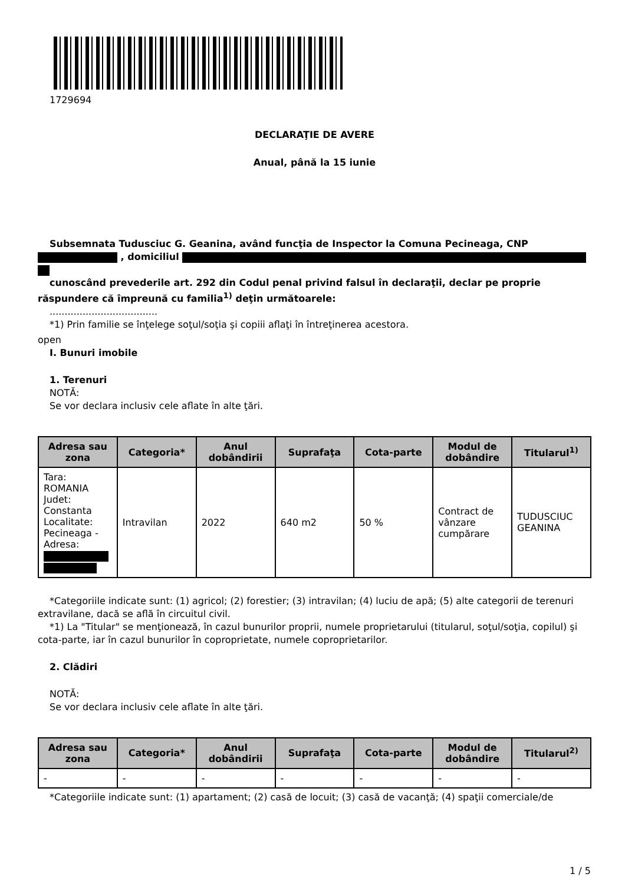1729694
DECLARAŢIE DE AVERE
Anual, până la 15 iunie
Subsemnata Tudusciuc G. Geanina, având funcţia de Inspector la Comuna Pecineaga, CNP
, domiciliul
cunoscând prevederile art. 292 din Codul penal privind falsul în declaraţii, declar pe proprie răspundere că împreună cu familia<sup>1)</sup> deţin următoarele:
....................................
*1) Prin familie se înţelege soţul/soţia şi copiii aflaţi în întreţinerea acestora.
open
I. Bunuri imobile
1. Terenuri
NOTĂ:
Se vor declara inclusiv cele aflate în alte ţări.
| Adresa sau zona | Categoria* | Anul dobândirii | Suprafaţa | Cota-parte | Modul de dobândire | Titularul<sup>1)</sup> |
| --- | --- | --- | --- | --- | --- | --- |
| Tara: ROMANIA Judet: Constanta Localitate: Pecineaga - Adresa: | Intravilan | 2022 | 640 m2 | 50 % | Contract de vânzare cumpărare | TUDUSCIUC GEANINA |
*Categoriile indicate sunt: (1) agricol; (2) forestier; (3) intravilan; (4) luciu de apă; (5) alte categorii de terenuri extravilane, dacă se află în circuitul civil.
*1) La "Titular" se menţionează, în cazul bunurilor proprii, numele proprietarului (titularul, soţul/soţia, copilul) şi cota-parte, iar în cazul bunurilor în coproprietate, numele coproprietarilor.
2. Clădiri
NOTĂ:
Se vor declara inclusiv cele aflate în alte ţări.
| Adresa sau zona | Categoria* | Anul dobândirii | Suprafaţa | Cota-parte | Modul de dobândire | Titularul<sup>2)</sup> |
| --- | --- | --- | --- | --- | --- | --- |
| - | - | - | - | - | - | - |
*Categoriile indicate sunt: (1) apartament; (2) casă de locuit; (3) casă de vacanţă; (4) spaţii comerciale/de
1 / 5